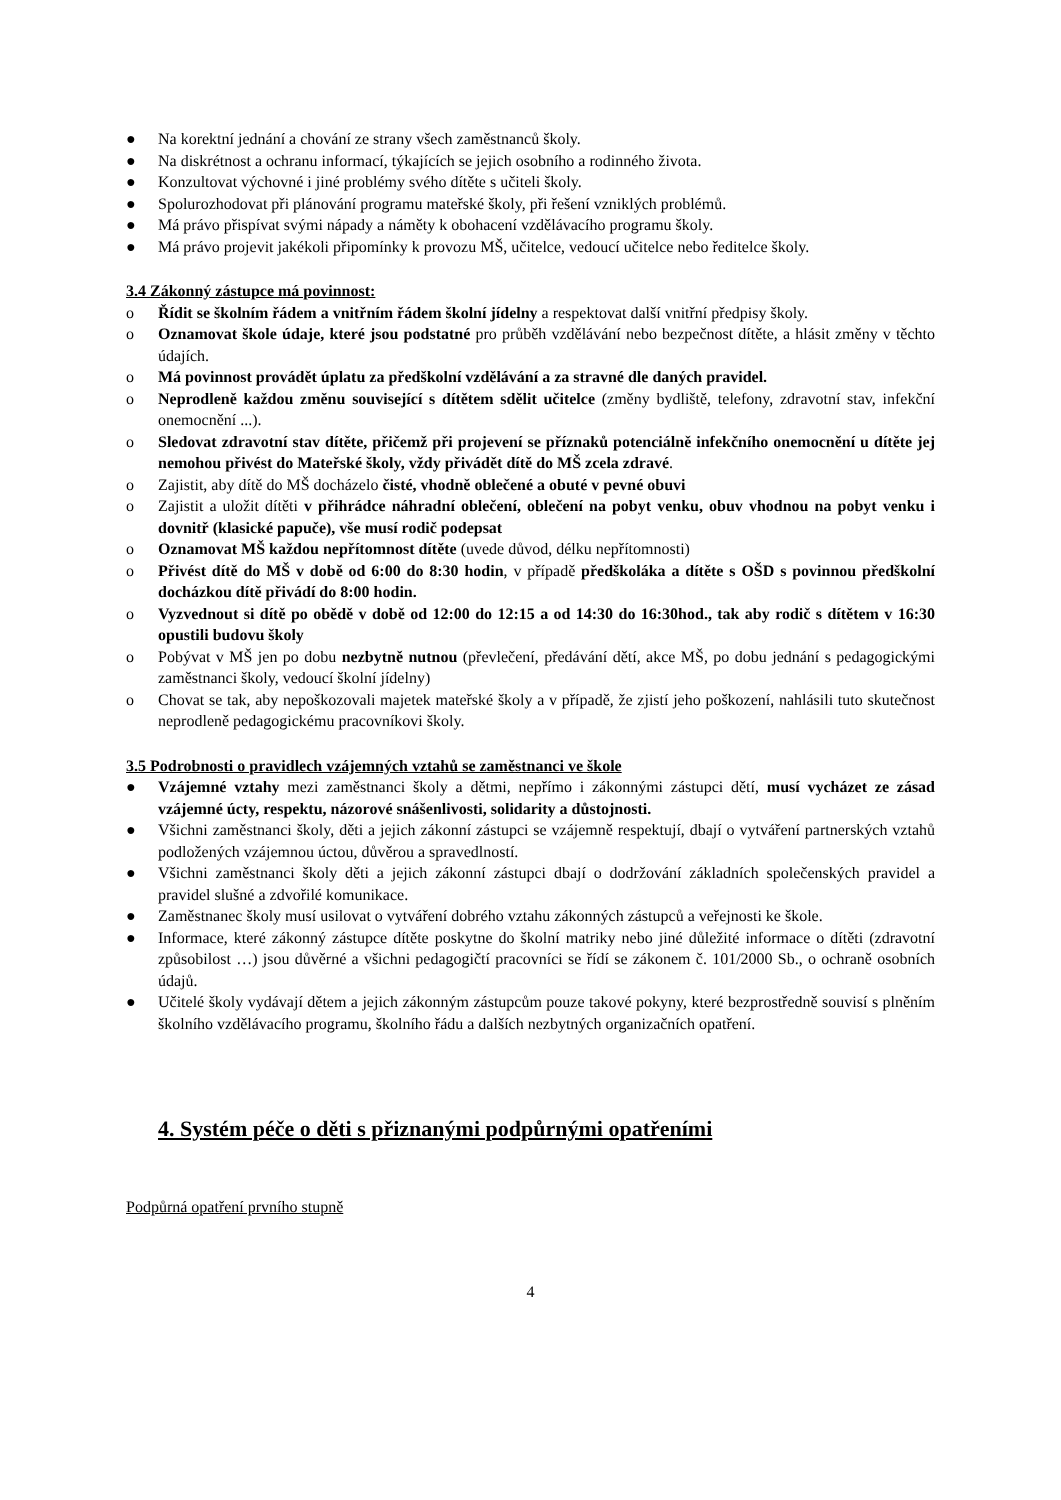● Na korektní jednání a chování ze strany všech zaměstnanců školy.
● Na diskrétnost a ochranu informací, týkajících se jejich osobního a rodinného života.
● Konzultovat výchovné i jiné problémy svého dítěte s učiteli školy.
● Spolurozhodovat při plánování programu mateřské školy, při řešení vzniklých problémů.
● Má právo přispívat svými nápady a náměty k obohacení vzdělávacího programu školy.
● Má právo projevit jakékoli připomínky k provozu MŠ, učitelce, vedoucí učitelce nebo ředitelce školy.
3.4 Zákonný zástupce má povinnost:
o Řídit se školním řádem a vnitřním řádem školní jídelny a respektovat další vnitřní předpisy školy.
o Oznamovat škole údaje, které jsou podstatné pro průběh vzdělávání nebo bezpečnost dítěte, a hlásit změny v těchto údajích.
o Má povinnost provádět úplatu za předškolní vzdělávání a za stravné dle daných pravidel.
o Neprodleně každou změnu související s dítětem sdělit učitelce (změny bydliště, telefony, zdravotní stav, infekční onemocnění ...).
o Sledovat zdravotní stav dítěte, přičemž při projevení se příznaků potenciálně infekčního onemocnění u dítěte jej nemohou přivést do Mateřské školy, vždy přivádět dítě do MŠ zcela zdravé.
o Zajistit, aby dítě do MŠ docházelo čisté, vhodně oblečené a obuté v pevné obuvi
o Zajistit a uložit dítěti v přihrádce náhradní oblečení, oblečení na pobyt venku, obuv vhodnou na pobyt venku i dovnitř (klasické papuče), vše musí rodič podepsat
o Oznamovat MŠ každou nepřítomnost dítěte (uvede důvod, délku nepřítomnosti)
o Přivést dítě do MŠ v době od 6:00 do 8:30 hodin, v případě předškoláka a dítěte s OŠD s povinnou předškolní docházkou dítě přivádí do 8:00 hodin.
o Vyzvednout si dítě po obědě v době od 12:00 do 12:15 a od 14:30 do 16:30hod., tak aby rodič s dítětem v 16:30 opustili budovu školy
o Pobývat v MŠ jen po dobu nezbytně nutnou (převlečení, předávání dětí, akce MŠ, po dobu jednání s pedagogickými zaměstnanci školy, vedoucí školní jídelny)
o Chovat se tak, aby nepoškozovali majetek mateřské školy a v případě, že zjistí jeho poškození, nahlásili tuto skutečnost neprodleně pedagogickému pracovníkovi školy.
3.5 Podrobnosti o pravidlech vzájemných vztahů se zaměstnanci ve škole
● Vzájemné vztahy mezi zaměstnanci školy a dětmi, nepřímo i zákonnými zástupci dětí, musí vycházet ze zásad vzájemné úcty, respektu, názorové snášenlivosti, solidarity a důstojnosti.
● Všichni zaměstnanci školy, děti a jejich zákonní zástupci se vzájemně respektují, dbají o vytváření partnerských vztahů podložených vzájemnou úctou, důvěrou a spravedlností.
● Všichni zaměstnanci školy děti a jejich zákonní zástupci dbají o dodržování základních společenských pravidel a pravidel slušné a zdvořilé komunikace.
● Zaměstnanec školy musí usilovat o vytváření dobrého vztahu zákonných zástupců a veřejnosti ke škole.
● Informace, které zákonný zástupce dítěte poskytne do školní matriky nebo jiné důležité informace o dítěti (zdravotní způsobilost …) jsou důvěrné a všichni pedagogičtí pracovníci se řídí se zákonem č. 101/2000 Sb., o ochraně osobních údajů.
● Učitelé školy vydávají dětem a jejich zákonným zástupcům pouze takové pokyny, které bezprostředně souvisí s plněním školního vzdělávacího programu, školního řádu a dalších nezbytných organizačních opatření.
4. Systém péče o děti s přiznanými podpůrnými opatřeními
Podpůrná opatření prvního stupně
4